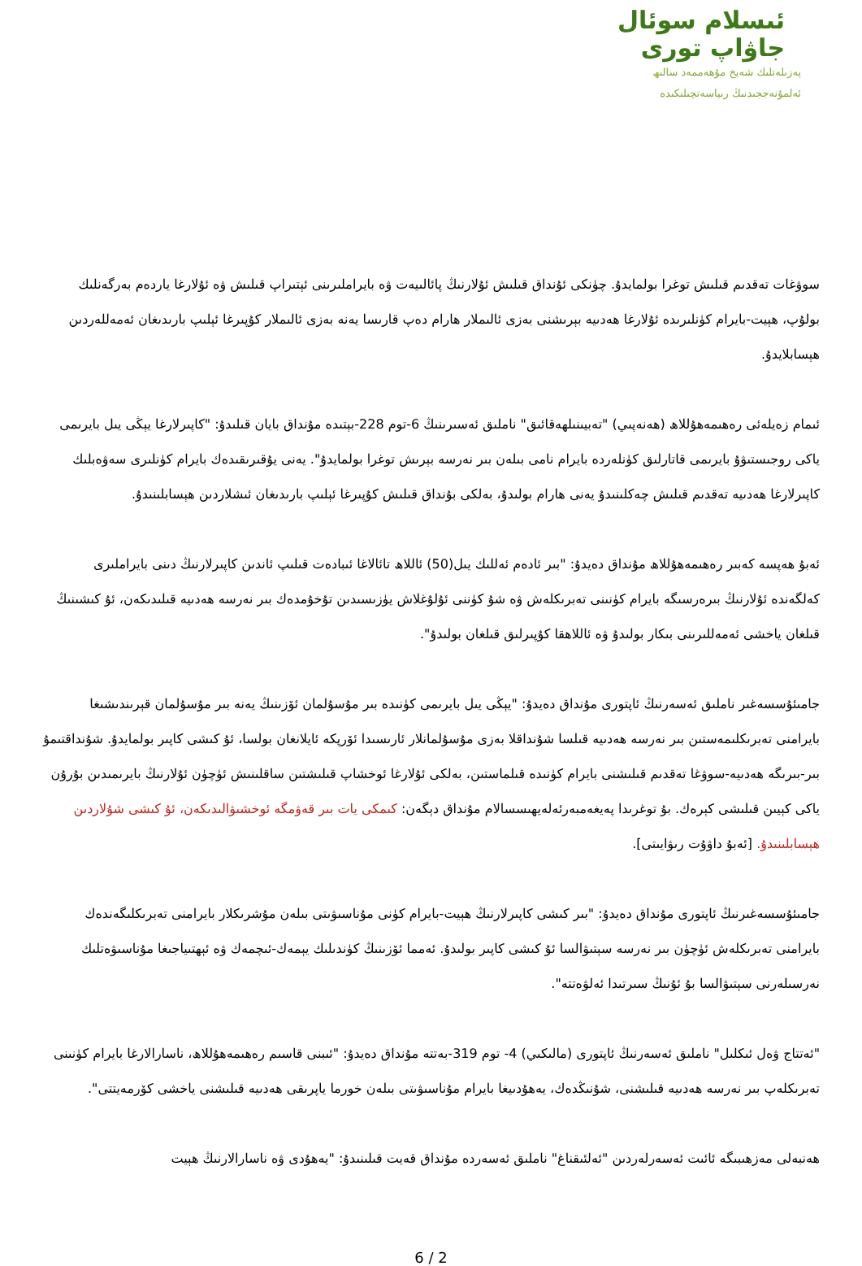ئىسلام سوئال
جاۋاپ تورى
پەزىلەتلىك شەيخ مۇھەممەد سالىھ
ئەلمۇنەججىدنىڭ رىياسەتچىلىكىدە
سوۋغات تەقدىم قىلىش توغرا بولمايدۇ. چۈنكى ئۇنداق قىلىش ئۇلارنىڭ پائالىيەت ۋە بايراملىرىنى ئېتىراپ قىلىش ۋە ئۇلارغا ياردەم بەرگەنلىك بولۇپ، ھېيت-بايرام كۈنلىرىدە ئۇلارغا ھەدىيە بېرىشنى بەزى ئالىملار ھارام دەپ قارىسا يەنە بەزى ئالىملار كۇپىرغا ئېلىپ بارىدىغان ئەمەللەردىن ھېسابلايدۇ.
ئىمام زەيلەئى رەھىمەھۇللاھ (ھەنەپىي) "تەبيىنىلھەقائىق" ناملىق ئەسىرىنىڭ 6-توم 228-بېتىدە مۇنداق بايان قىلىدۇ: "كاپىرلارغا يېڭى يىل بايرىمى ياكى روجىستىۋۇ بايرىمى قاتارلىق كۈنلەردە بايرام نامى بىلەن بىر نەرسە بېرىش توغرا بولمايدۇ". يەنى يۇقىرىقىدەك بايرام كۈنلىرى سەۋەبلىك كاپىرلارغا ھەدىيە تەقدىم قىلىش چەكلىنىدۇ يەنى ھارام بولىدۇ، بەلكى بۇنداق قىلىش كۇپىرغا ئېلىپ بارىدىغان ئىشلاردىن ھېسابلىنىدۇ.
ئەبۇ ھەپسە كەبىر رەھىمەھۇللاھ مۇنداق دەيدۇ: "بىر ئادەم ئەللىك يىل(50) ئاللاھ تائالاغا ئىبادەت قىلىپ ئاندىن كاپىرلارنىڭ دىنى بايراملىرى كەلگەندە ئۇلارنىڭ بىرەرسىگە بايرام كۈنىنى تەبرىكلەش ۋە شۇ كۈننى ئۇلۇغلاش يۈزىسىدىن تۇخۇمدەك بىر نەرسە ھەدىيە قىلىدىكەن، ئۇ كىشىنىڭ قىلغان ياخشى ئەمەللىرىنى بىكار بولىدۇ ۋە ئاللاھقا كۇپىرلىق قىلغان بولىدۇ".
جامىئۇسسەغىر ناملىق ئەسەرنىڭ ئاپتورى مۇنداق دەيدۇ: "يېڭى يىل بايرىمى كۈنىدە بىر مۇسۇلمان ئۆزىنىڭ يەنە بىر مۇسۇلمان قېرىندىشىغا بايرامنى تەبرىكلىمەستىن بىر نەرسە ھەدىيە قىلسا شۇنداقلا بەزى مۇسۇلمانلار ئارىسىدا ئۆرپكە ئايلانغان بولسا، ئۇ كىشى كاپىر بولمايدۇ. شۇنداقتىمۇ بىر-بىرىگە ھەدىيە-سوۋغا تەقدىم قىلىشنى بايرام كۈنىدە قىلماستىن، بەلكى ئۇلارغا ئوخشاپ قىلىشتىن ساقلىنىش ئۈچۈن ئۇلارنىڭ بايرىمىدىن بۇرۇن ياكى كېيىن قىلىشى كېرەك. بۇ توغرىدا پەيغەمبەرئەلەيھىسسالام مۇنداق دېگەن: كىمكى يات بىر قەۋمگە ئوخشىۋالىدىكەن، ئۇ كىشى شۇلاردىن ھېسابلىنىدۇ. [ئەبۇ داۋۇت رىۋايىتى].
جامىئۇسسەغىرنىڭ ئاپتورى مۇنداق دەيدۇ: "بىر كىشى كاپىرلارنىڭ ھېيت-بايرام كۈنى مۇناسىۋىتى بىلەن مۇشرىكلار بايرامنى تەبرىكلىگەندەك بايرامنى تەبرىكلەش ئۈچۈن بىر نەرسە سېتىۋالسا ئۇ كىشى كاپىر بولىدۇ. ئەمما ئۆزىنىڭ كۈندىلىك يېمەك-ئىچمەك ۋە ئېھتىياجىغا مۇناسىۋەتلىك نەرسىلەرنى سېتىۋالسا بۇ ئۇنىڭ سىرتىدا ئەلۋەتتە".
"ئەتتاج ۋەل ئىكلىل" ناملىق ئەسەرنىڭ ئاپتورى (مالىكىي) 4- توم 319-بەتتە مۇنداق دەيدۇ: "ئىبنى قاسىم رەھىمەھۇللاھ، ناسارالارغا بايرام كۈنىنى تەبرىكلەپ بىر نەرسە ھەدىيە قىلىشنى، شۇنىڭدەك، يەھۇدىيغا بايرام مۇناسىۋىتى بىلەن خورما ياپرىقى ھەدىيە قىلىشنى ياخشى كۆرمەيتتى".
ھەنبەلى مەزھىبىگە ئائىت ئەسەرلەردىن "ئەلئىقناغ" ناملىق ئەسەردە مۇنداق قەيت قىلىنىدۇ: "يەھۇدى ۋە ناسارالارنىڭ ھېيت
6 / 2